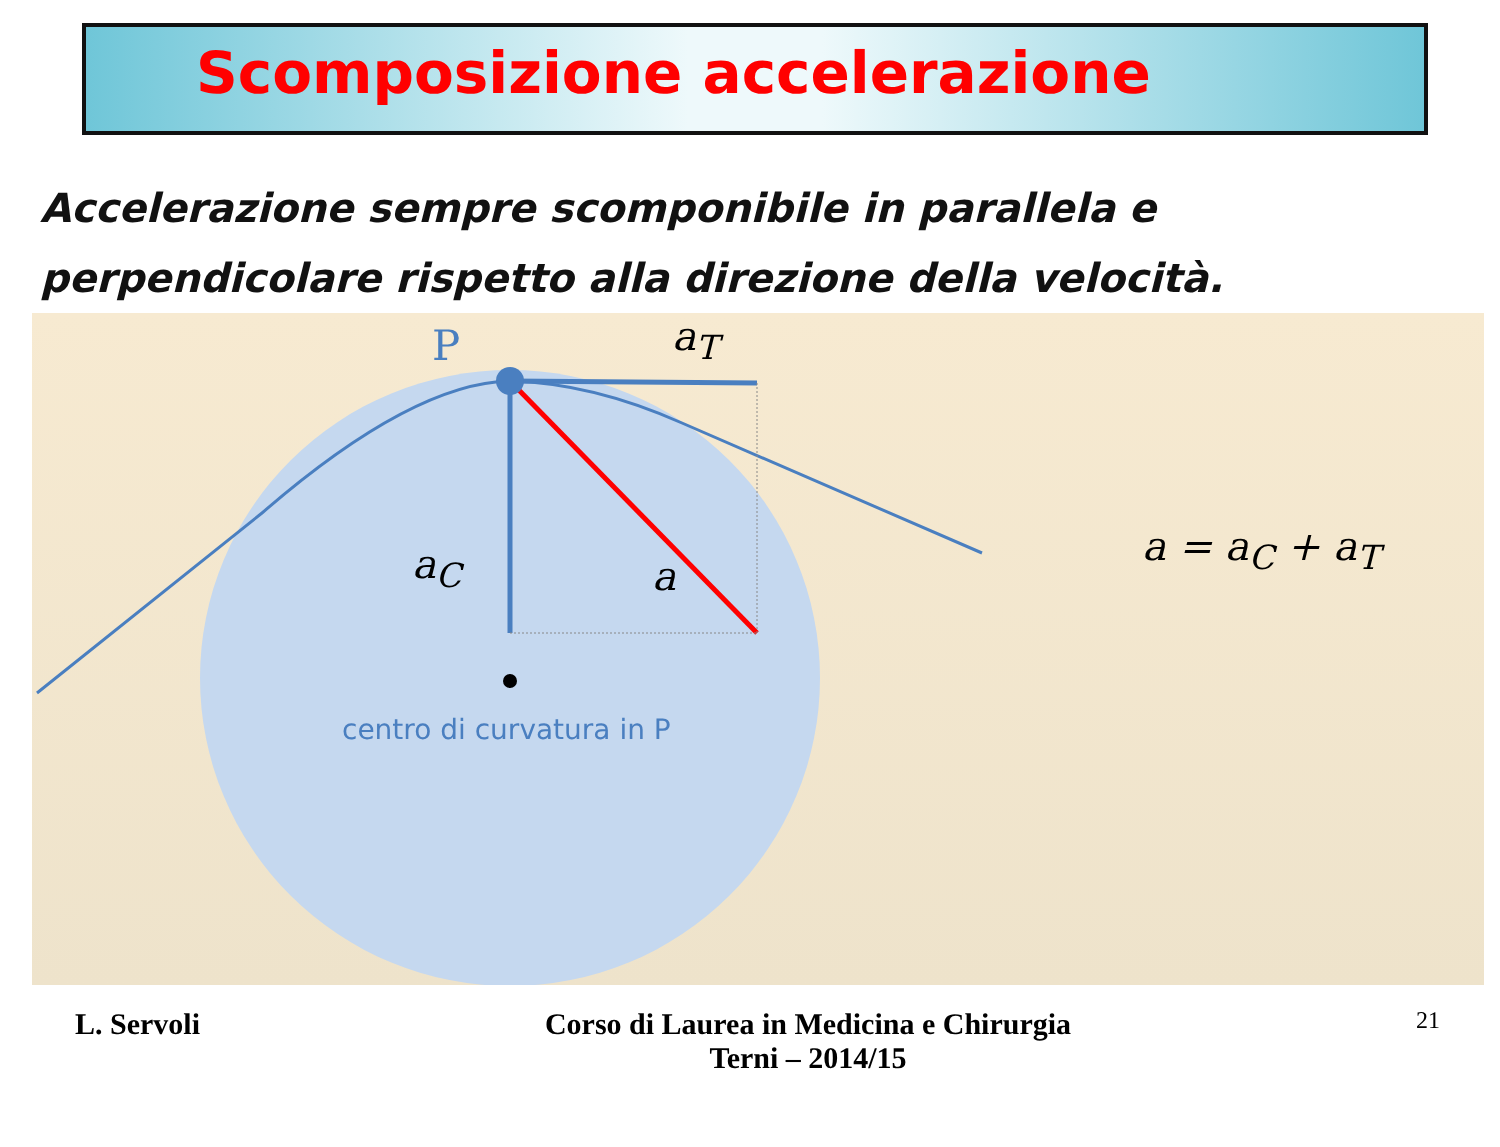Scomposizione accelerazione
Accelerazione sempre scomponibile in parallela e perpendicolare rispetto alla direzione della velocità.
P a<sub>T</sub>
a<sub>C</sub> a
a = a<sub>C</sub> + a<sub>T</sub>
centro di curvatura in P
L. Servoli Corso di Laurea in Medicina e Chirurgia
Terni – 2014/15
21